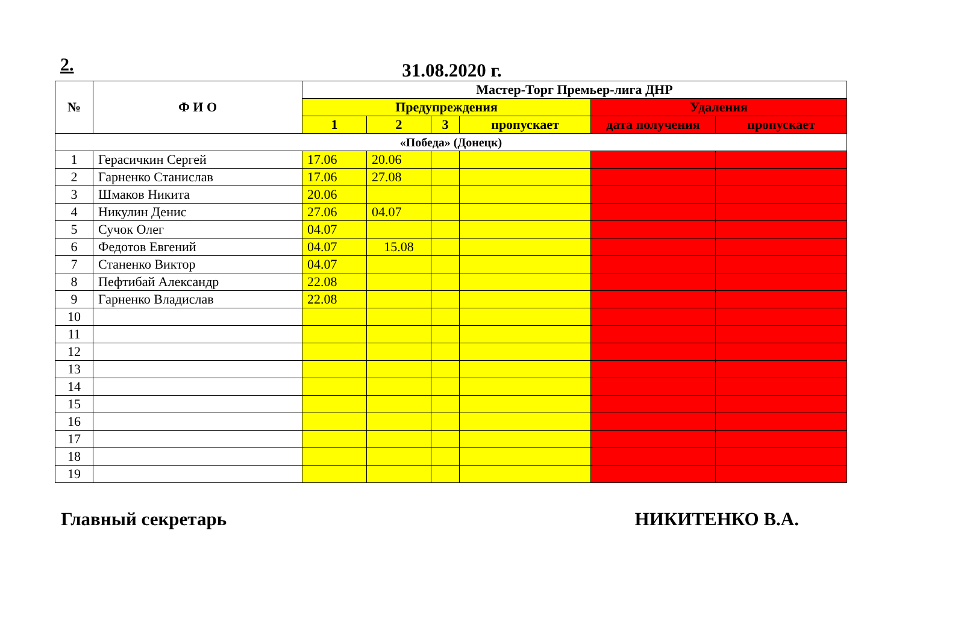2.
31.08.2020 г.
| № | Ф И О | Мастер-Торг Премьер-лига ДНР | | | | | |
| --- | --- | --- | --- | --- | --- | --- | --- |
| | | Предупреждения | | | | Удаления | |
| | | 1 | 2 | 3 | пропускает | дата получения | пропускает |
| «Победа» (Донецк) | | | | | | | |
| 1 | Герасичкин Сергей | 17.06 | 20.06 | | | | |
| 2 | Гарненко Станислав | 17.06 | 27.08 | | | | |
| 3 | Шмаков Никита | 20.06 | | | | | |
| 4 | Никулин Денис | 27.06 | 04.07 | | | | |
| 5 | Сучок Олег | 04.07 | | | | | |
| 6 | Федотов Евгений | 04.07 | 15.08 | | | | |
| 7 | Станенко Виктор | 04.07 | | | | | |
| 8 | Пефтибай Александр | 22.08 | | | | | |
| 9 | Гарненко Владислав | 22.08 | | | | | |
| 10 | | | | | | | |
| 11 | | | | | | | |
| 12 | | | | | | | |
| 13 | | | | | | | |
| 14 | | | | | | | |
| 15 | | | | | | | |
| 16 | | | | | | | |
| 17 | | | | | | | |
| 18 | | | | | | | |
| 19 | | | | | | | |
Главный секретарь НИКИТЕНКО В.А.